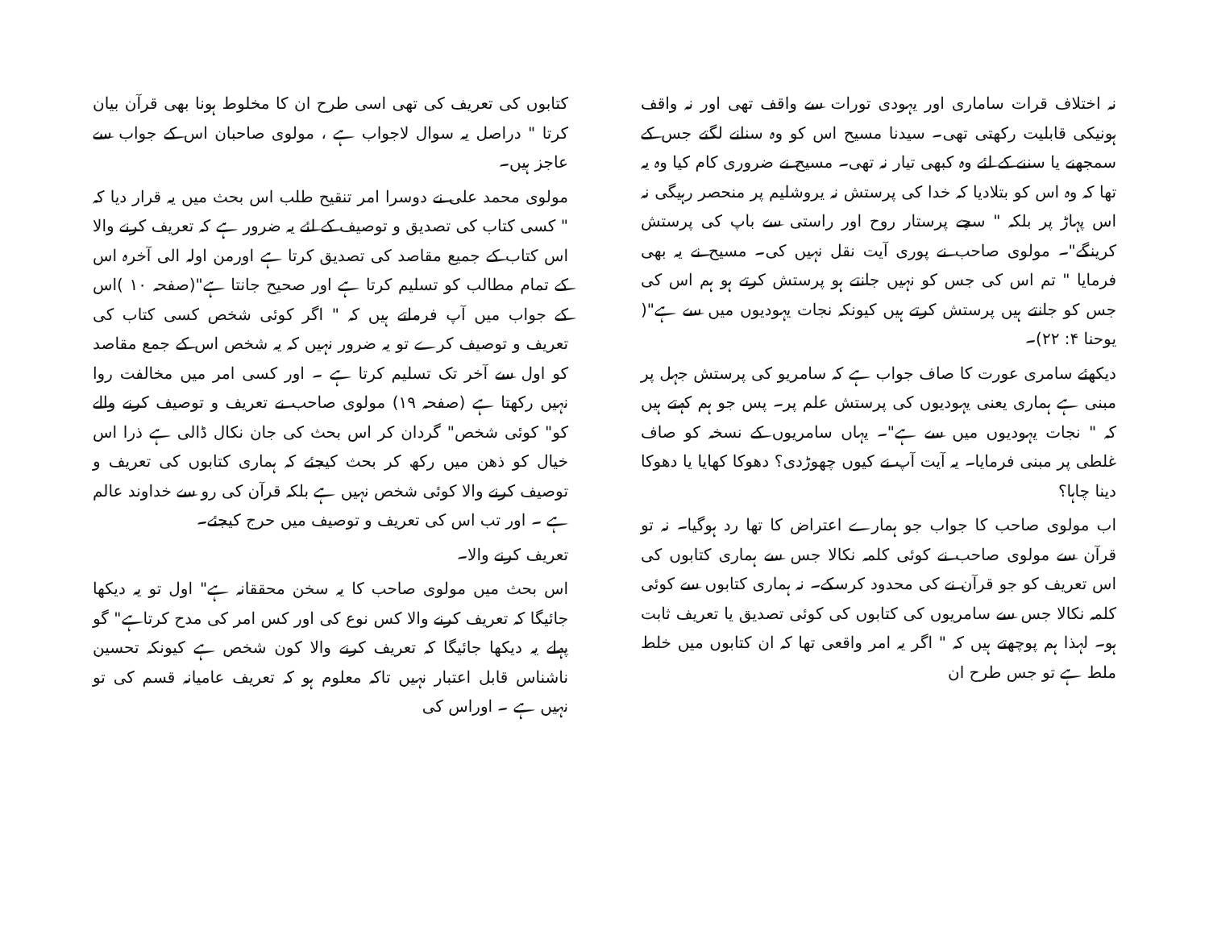نہ اختلاف قرات ساماری اور یہودی تورات سے واقف تھی اور نہ واقف ہونیکی قابلیت رکھتی تھی۔ سیدنا مسیح اس کو وہ سنانے لگتے جس کے سمجھنے یا سننے کے لئے وہ کبھی تیار نہ تھی۔ مسیح نے ضروری کام کیا وہ یہ تھا کہ وہ اس کو بتلادیا کہ خدا کی پرستش نہ یروشلیم پر منحصر رہیگی نہ اس پہاڑ پر بلکہ " سچے پرستار روح اور راستی سے باپ کی پرستش کرینگے"۔ مولوی صاحب نے پوری آیت نقل نہیں کی۔ مسیح نے یہ بھی فرمایا " تم اس کی جس کو نہیں جانتے ہو پرستش کرتے ہو ہم اس کی جس کو جانتے ہیں پرستش کرتے ہیں کیونکہ نجات یہودیوں میں سے ہے"( یوحنا ۴: ۲۲)۔
دیکھئے سامری عورت کا صاف جواب ہے کہ سامریو کی پرستش جہل پر مبنی ہے ہماری یعنی یہودیوں کی پرستش علم پر۔ پس جو ہم کہتے ہیں کہ " نجات یہودیوں میں سے ہے"۔ یہاں سامریوں کے نسخہ کو صاف غلطی پر مبنی فرمایا۔ یہ آیت آپ نے کیوں چھوڑدی؟ دھوکا کھایا یا دھوکا دینا چاہا؟
اب مولوی صاحب کا جواب جو ہمارے اعتراض کا تھا رد ہوگیا۔ نہ تو قرآن سے مولوی صاحب نے کوئی کلمہ نکالا جس سے ہماری کتابوں کی اس تعریف کو جو قرآن نے کی محدود کرسکے۔ نہ ہماری کتابوں سے کوئی کلمہ نکالا جس سے سامریوں کی کتابوں کی کوئی تصدیق یا تعریف ثابت ہو۔ لہذا ہم پوچھتے ہیں کہ " اگر یہ امر واقعی تھا کہ ان کتابوں میں خلط ملط ہے تو جس طرح ان
کتابوں کی تعریف کی تھی اسی طرح ان کا مخلوط ہونا بھی قرآن بیان کرتا " دراصل یہ سوال لاجواب ہے ، مولوی صاحبان اس کے جواب سے عاجز ہیں۔
مولوی محمد علی نے دوسرا امر تنقیح طلب اس بحث میں یہ قرار دیا کہ " کسی کتاب کی تصدیق و توصیف کے لئے یہ ضرور ہے کہ تعریف کرنے والا اس کتاب کے جمیع مقاصد کی تصدیق کرتا ہے اورمن اولہ الی آخرہ اس کے تمام مطالب کو تسلیم کرتا ہے اور صحیح جانتا ہے"(صفحہ ۱۰ )اس کے جواب میں آپ فرماتے ہیں کہ " اگر کوئی شخص کسی کتاب کی تعریف و توصیف کرے تو یہ ضرور نہیں کہ یہ شخص اس کے جمع مقاصد کو اول سے آخر تک تسلیم کرتا ہے ۔ اور کسی امر میں مخالفت روا نہیں رکھتا ہے (صفحہ ۱۹) مولوی صاحب نے تعریف و توصیف کرنے والے کو" کوئی شخص" گردان کر اس بحث کی جان نکال ڈالی ہے ذرا اس خیال کو ذھن میں رکھ کر بحث کیجئے کہ ہماری کتابوں کی تعریف و توصیف کرنے والا کوئی شخص نہیں ہے بلکہ قرآن کی رو سے خداوند عالم ہے ۔ اور تب اس کی تعریف و توصیف میں حرج کیجئے۔
تعریف کرنے والا۔
اس بحث میں مولوی صاحب کا یہ سخن محققانہ ہے" اول تو یہ دیکھا جائیگا کہ تعریف کرنے والا کس نوع کی اور کس امر کی مدح کرتاہے" گو پہلے یہ دیکھا جائیگا کہ تعریف کرنے والا کون شخص ہے کیونکہ تحسین ناشناس قابل اعتبار نہیں تاکہ معلوم ہو کہ تعریف عامیانہ قسم کی تو نہیں ہے ۔ اوراس کی